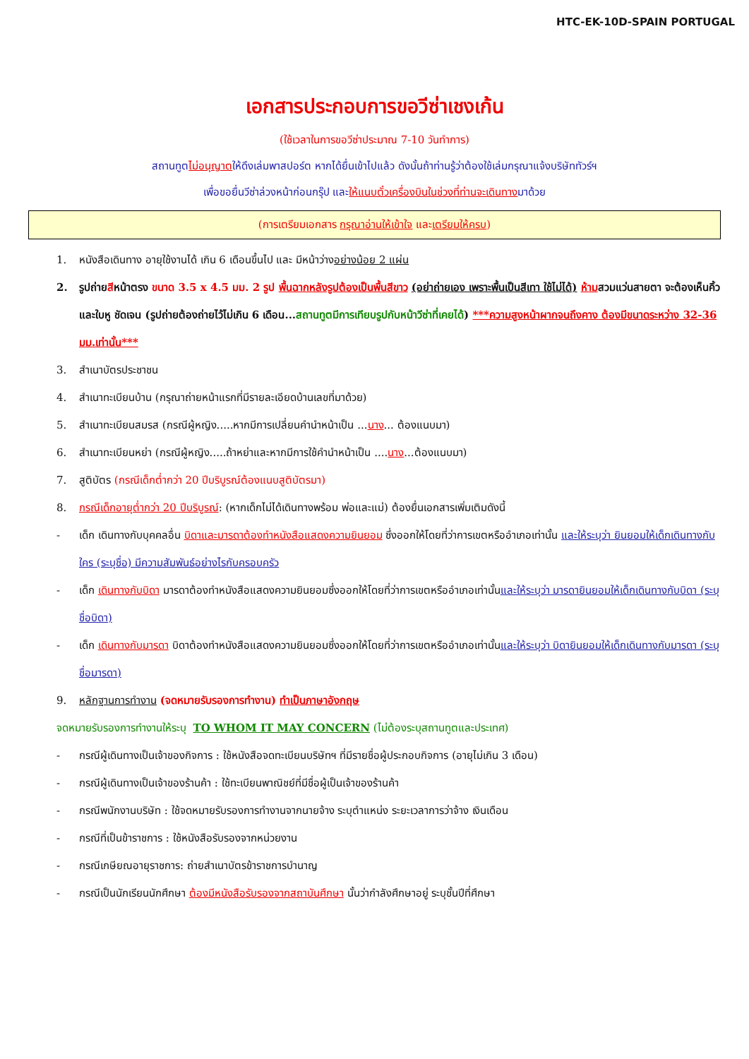HTC-EK-10D-SPAIN PORTUGAL
เอกสารประกอบการขอวีซ่าเชงเก้น
(ใช้เวลาในการขอวีซ่าประมาณ 7-10 วันทำการ)
สถานทูตไม่อนุญาตให้ดึงเล่มพาสปอร์ต หากได้ยื่นเข้าไปแล้ว ดังนั้นถ้าท่านรู้ว่าต้องใช้เล่มกรุณาแจ้งบริษัททัวร์ฯ
เพื่อขอยื่นวีซ่าล่วงหน้าก่อนกรุ๊ป และให้แนบตั๋วเครื่องบินในช่วงที่ท่านจะเดินทางมาด้วย
(การเตรียมเอกสาร กรุณาอ่านให้เข้าใจ และเตรียมให้ครบ)
1. หนังสือเดินทาง อายุใช้งานได้ เกิน 6 เดือนขึ้นไป และ มีหน้าว่างอย่างน้อย 2 แผ่น
2. รูปถ่ายสีหน้าตรง ขนาด 3.5 x 4.5 มม. 2 รูป พื้นฉากหลังรูปต้องเป็นพื้นสีขาว (อย่าถ่ายเอง เพราะพื้นเป็นสีเทา ใช้ไม่ได้) ห้ามสวมแว่นสายตา จะต้องเห็นคิ้วและใบหู ชัดเจน (รูปถ่ายต้องถ่ายไว้ไม่เกิน 6 เดือน...สถานทูตมีการเทียบรูปกับหน้าวีซ่าที่เคยได้) ***ความสูงหน้าผากจนถึงคาง ต้องมีขนาดระหว่าง 32-36 มม.เท่านั้น***
3. สำเนาบัตรประชาชน
4. สำเนาทะเบียนบ้าน (กรุณาถ่ายหน้าแรกที่มีรายละเอียดบ้านเลขที่มาด้วย)
5. สำเนาทะเบียนสมรส (กรณีผู้หญิง.....หากมีการเปลี่ยนคำนำหน้าเป็น ...นาง... ต้องแนบมา)
6. สำเนาทะเบียนหย่า (กรณีผู้หญิง.....ถ้าหย่าและหากมีการใช้คำนำหน้าเป็น ....นาง...ต้องแนบมา)
7. สูติบัตร (กรณีเด็กต่ำกว่า 20 ปีบริบูรณ์ต้องแนบสูติบัตรมา)
8. กรณีเด็กอายุต่ำกว่า 20 ปีบริบูรณ์: (หากเด็กไม่ได้เดินทางพร้อม พ่อและแม่) ต้องยื่นเอกสารเพิ่มเติมดังนี้
- เด็ก เดินทางกับบุคคลอื่น บิดาและมารดาต้องทำหนังสือแสดงความยินยอม ซึ่งออกให้โดยที่ว่าการเขตหรืออำเภอเท่านั้น และให้ระบุว่า ยินยอมให้เด็กเดินทางกับใคร (ระบุชื่อ) มีความสัมพันธ์อย่างไรกับครอบครัว
- เด็ก เดินทางกับบิดา มารดาต้องทำหนังสือแสดงความยินยอมซึ่งออกให้โดยที่ว่าการเขตหรืออำเภอเท่านั้นและให้ระบุว่า มารดายินยอมให้เด็กเดินทางกับบิดา (ระบุชื่อบิดา)
- เด็ก เดินทางกับมารดา บิดาต้องทำหนังสือแสดงความยินยอมซึ่งออกให้โดยที่ว่าการเขตหรืออำเภอเท่านั้นและให้ระบุว่า บิดายินยอมให้เด็กเดินทางกับมารดา (ระบุชื่อมารดา)
9. หลักฐานการทำงาน (จดหมายรับรองการทำงาน) ทำเป็นภาษาอังกฤษ
จดหมายรับรองการทำงานให้ระบุ TO WHOM IT MAY CONCERN (ไม่ต้องระบุสถานทูตและประเทศ)
- กรณีผู้เดินทางเป็นเจ้าของกิจการ : ใช้หนังสือจดทะเบียนบริษัทฯ ที่มีรายชื่อผู้ประกอบกิจการ (อายุไม่เกิน 3 เดือน)
- กรณีผู้เดินทางเป็นเจ้าของร้านค้า : ใช้ทะเบียนพาณิชย์ที่มีชื่อผู้เป็นเจ้าของร้านค้า
- กรณีพนักงานบริษัท : ใช้จดหมายรับรองการทำงานจากนายจ้าง ระบุตำแหน่ง ระยะเวลาการว่าจ้าง เงินเดือน
- กรณีที่เป็นข้าราชการ : ใช้หนังสือรับรองจากหน่วยงาน
- กรณีเกษียณอายุราชการ: ถ่ายสำเนาบัตรข้าราชการบำนาญ
- กรณีเป็นนักเรียนนักศึกษา ต้องมีหนังสือรับรองจากสถาบันศึกษา นั้นว่ากำลังศึกษาอยู่ ระบุชั้นปีที่ศึกษา